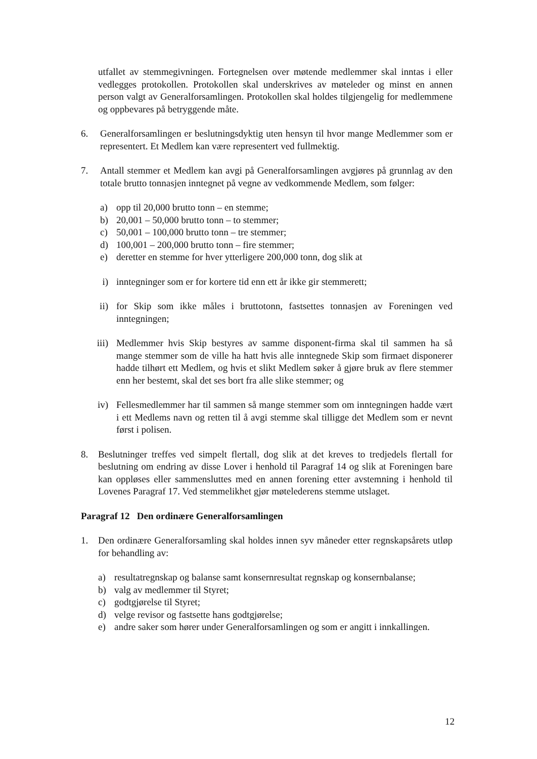utfallet av stemmegivningen. Fortegnelsen over møtende medlemmer skal inntas i eller vedlegges protokollen. Protokollen skal underskrives av møteleder og minst en annen person valgt av Generalforsamlingen. Protokollen skal holdes tilgjengelig for medlemmene og oppbevares på betryggende måte.
6. Generalforsamlingen er beslutningsdyktig uten hensyn til hvor mange Medlemmer som er representert. Et Medlem kan være representert ved fullmektig.
7. Antall stemmer et Medlem kan avgi på Generalforsamlingen avgjøres på grunnlag av den totale brutto tonnasjen inntegnet på vegne av vedkommende Medlem, som følger:
a) opp til 20,000 brutto tonn – en stemme;
b) 20,001 – 50,000 brutto tonn – to stemmer;
c) 50,001 – 100,000 brutto tonn – tre stemmer;
d) 100,001 – 200,000 brutto tonn – fire stemmer;
e) deretter en stemme for hver ytterligere 200,000 tonn, dog slik at
i) inntegninger som er for kortere tid enn ett år ikke gir stemmerett;
ii) for Skip som ikke måles i bruttotonn, fastsettes tonnasjen av Foreningen ved inntegningen;
iii) Medlemmer hvis Skip bestyres av samme disponent-firma skal til sammen ha så mange stemmer som de ville ha hatt hvis alle inntegnede Skip som firmaet disponerer hadde tilhørt ett Medlem, og hvis et slikt Medlem søker å gjøre bruk av flere stemmer enn her bestemt, skal det ses bort fra alle slike stemmer; og
iv) Fellesmedlemmer har til sammen så mange stemmer som om inntegningen hadde vært i ett Medlems navn og retten til å avgi stemme skal tilligge det Medlem som er nevnt først i polisen.
8. Beslutninger treffes ved simpelt flertall, dog slik at det kreves to tredjedels flertall for beslutning om endring av disse Lover i henhold til Paragraf 14 og slik at Foreningen bare kan oppløses eller sammensluttes med en annen forening etter avstemning i henhold til Lovenes Paragraf 17. Ved stemmelikhet gjør møtelederens stemme utslaget.
Paragraf 12 Den ordinære Generalforsamlingen
1. Den ordinære Generalforsamling skal holdes innen syv måneder etter regnskapsårets utløp for behandling av:
a) resultatregnskap og balanse samt konsernresultat regnskap og konsernbalanse;
b) valg av medlemmer til Styret;
c) godtgjørelse til Styret;
d) velge revisor og fastsette hans godtgjørelse;
e) andre saker som hører under Generalforsamlingen og som er angitt i innkallingen.
12